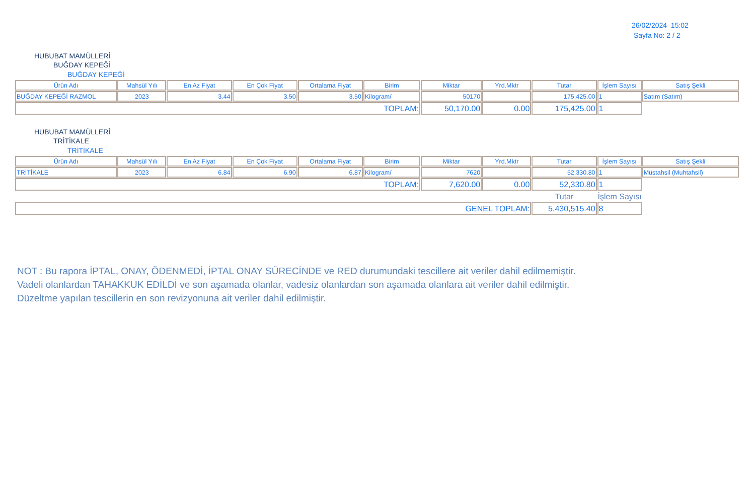26/02/2024 15:02
Sayfa No: 2 / 2
HUBUBAT MAMÜLLERİ
BUĞDAY KEPEĞİ
BUĞDAY KEPEĞİ
| Ürün Adı | Mahsül Yılı | En Az Fiyat | En Çok Fiyat | Ortalama Fiyat | Birim | Miktar | Yrd.Mktr | Tutar | İşlem Sayısı | Satış Şekli |
| --- | --- | --- | --- | --- | --- | --- | --- | --- | --- | --- |
| BUĞDAY KEPEĞİ RAZMOL | 2023 | 3.44 | 3.50 | 3.50 | Kilogram/ | 50170 | | 175,425.00 | 1 | Satım (Satım) |
| TOPLAM: | | | | | | 50,170.00 | 0.00 | 175,425.00 | 1 | |
HUBUBAT MAMÜLLERİ
TRİTİKALE
TRİTİKALE
| Ürün Adı | Mahsül Yılı | En Az Fiyat | En Çok Fiyat | Ortalama Fiyat | Birim | Miktar | Yrd.Mktr | Tutar | İşlem Sayısı | Satış Şekli |
| --- | --- | --- | --- | --- | --- | --- | --- | --- | --- | --- |
| TRİTİKALE | 2023 | 6.84 | 6.90 | 6.87 | Kilogram/ | 7620 | | 52,330.80 | 1 | Müstahsil (Muhtahsil) |
| TOPLAM: | | | | | | 7,620.00 | 0.00 | 52,330.80 | 1 | |
| | | | | | | | | Tutar | İşlem Sayısı | |
| GENEL TOPLAM: | | | | | | | | 5,430,515.40 | 8 | |
NOT : Bu rapora İPTAL, ONAY, ÖDENMEDİ, İPTAL ONAY SÜRECİNDE ve RED durumundaki tescillere ait veriler dahil edilmemiştir.
Vadeli olanlardan TAHAKKUK EDİLDİ ve son aşamada olanlar, vadesiz olanlardan son aşamada olanlara ait veriler dahil edilmiştir.
Düzeltme yapılan tescillerin en son revizyonuna ait veriler dahil edilmiştir.